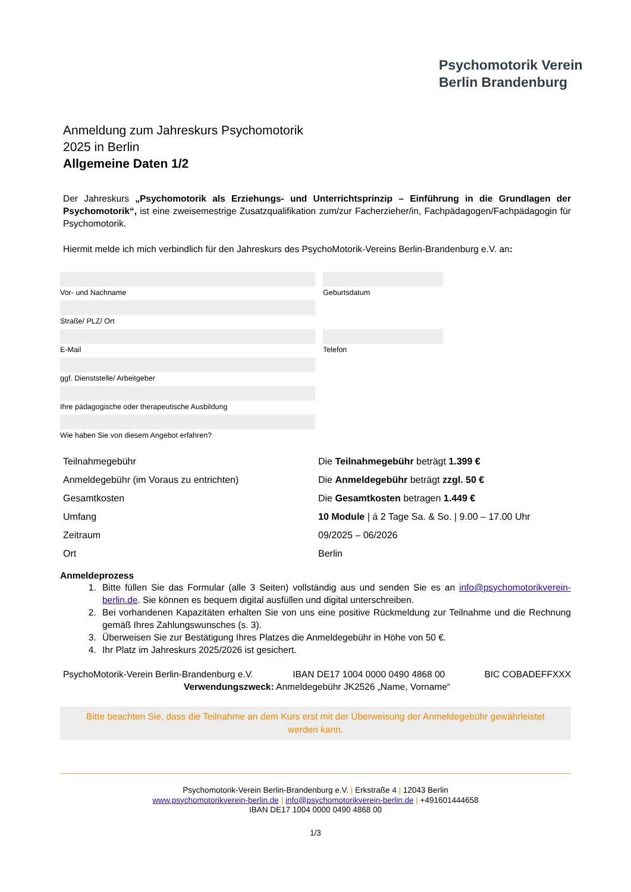Psychomotorik Verein
Berlin Brandenburg
Anmeldung zum Jahreskurs Psychomotorik
2025 in Berlin
Allgemeine Daten 1/2
Der Jahreskurs „Psychomotorik als Erziehungs- und Unterrichtsprinzip – Einführung in die Grundlagen der Psychomotorik“, ist eine zweisemestrige Zusatzqualifikation zum/zur Facherzieher/in, Fachpädagogen/Fachpädagogin für Psychomotorik.
Hiermit melde ich mich verbindlich für den Jahreskurs des PsychoMotorik-Vereins Berlin-Brandenburg e.V. an:
Vor- und Nachname Geburtsdatum
Straße/ PLZ/ Ort
E-Mail Telefon
ggf. Dienststelle/ Arbeitgeber
Ihre pädagogische oder therapeutische Ausbildung
Wie haben Sie von diesem Angebot erfahren?
| Teilnahmegebühr | Die Teilnahmegebühr beträgt 1.399 € |
| Anmeldegebühr (im Voraus zu entrichten) | Die Anmeldegebühr beträgt zzgl. 50 € |
| Gesamtkosten | Die Gesamtkosten betragen 1.449 € |
| Umfang | 10 Module / á 2 Tage Sa. & So. / 9.00 – 17.00 Uhr |
| Zeitraum | 09/2025 – 06/2026 |
| Ort | Berlin |
Anmeldeprozess
1. Bitte füllen Sie das Formular (alle 3 Seiten) vollständig aus und senden Sie es an info@psychomotorikverein-berlin.de. Sie können es bequem digital ausfüllen und digital unterschreiben.
2. Bei vorhandenen Kapazitäten erhalten Sie von uns eine positive Rückmeldung zur Teilnahme und die Rechnung gemäß Ihres Zahlungswunsches (s. 3).
3. Überweisen Sie zur Bestätigung Ihres Platzes die Anmeldegebühr in Höhe von 50 €.
4. Ihr Platz im Jahreskurs 2025/2026 ist gesichert.
PsychoMotorik-Verein Berlin-Brandenburg e.V. IBAN DE17 1004 0000 0490 4868 00 BIC COBADEFFXXX
Verwendungszweck: Anmeldegebühr JK2526 „Name, Vorname“
Bitte beachten Sie, dass die Teilnahme an dem Kurs erst mit der Überweisung der Anmeldegebühr gewährleistet werden kann.
Psychomotorik-Verein Berlin-Brandenburg e.V. | Erkstraße 4 | 12043 Berlin
www.psychomotorikverein-berlin.de | info@psychomotorikverein-berlin.de | +491601444658
IBAN DE17 1004 0000 0490 4868 00
1/3